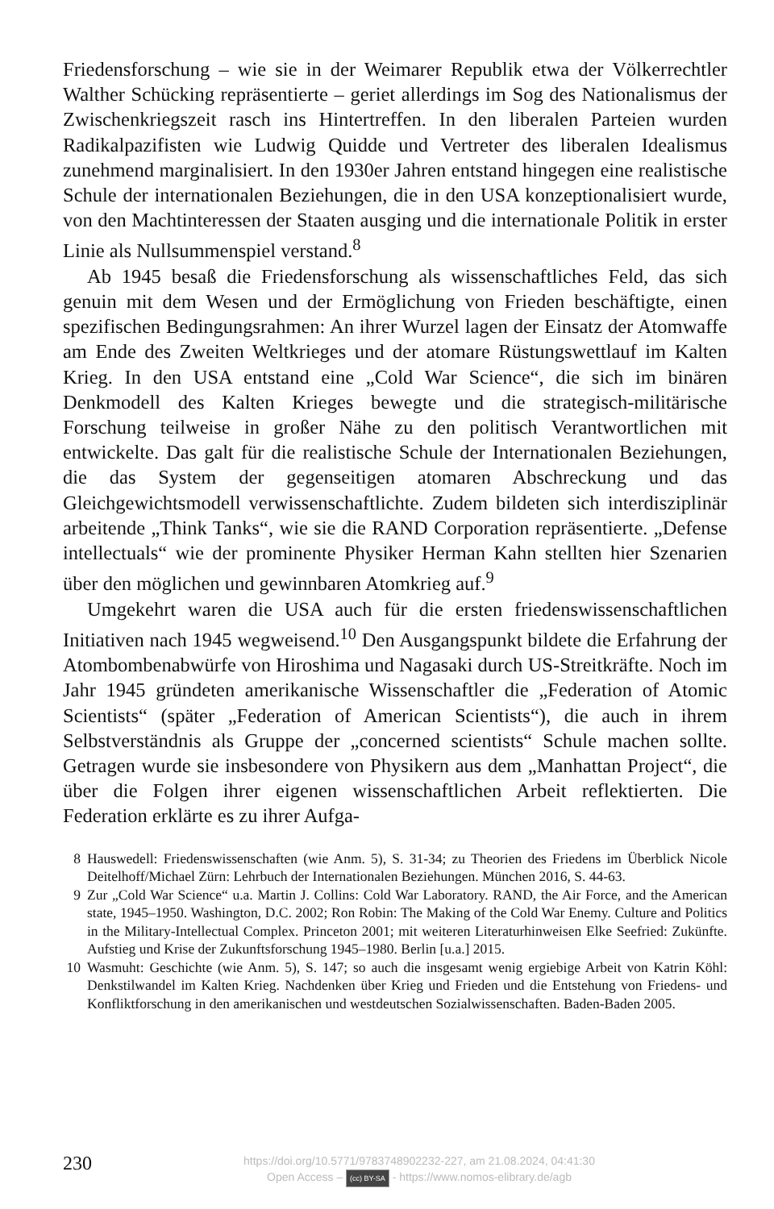Friedensforschung – wie sie in der Weimarer Republik etwa der Völkerrechtler Walther Schücking repräsentierte – geriet allerdings im Sog des Nationalismus der Zwischenkriegszeit rasch ins Hintertreffen. In den liberalen Parteien wurden Radikalpazifisten wie Ludwig Quidde und Vertreter des liberalen Idealismus zunehmend marginalisiert. In den 1930er Jahren entstand hingegen eine realistische Schule der internationalen Beziehungen, die in den USA konzeptionalisiert wurde, von den Machtinteressen der Staaten ausging und die internationale Politik in erster Linie als Nullsummenspiel verstand.<sup>8</sup>
Ab 1945 besaß die Friedensforschung als wissenschaftliches Feld, das sich genuin mit dem Wesen und der Ermöglichung von Frieden beschäftigte, einen spezifischen Bedingungsrahmen: An ihrer Wurzel lagen der Einsatz der Atomwaffe am Ende des Zweiten Weltkrieges und der atomare Rüstungswettlauf im Kalten Krieg. In den USA entstand eine „Cold War Science“, die sich im binären Denkmodell des Kalten Krieges bewegte und die strategisch-militärische Forschung teilweise in großer Nähe zu den politisch Verantwortlichen mit entwickelte. Das galt für die realistische Schule der Internationalen Beziehungen, die das System der gegenseitigen atomaren Abschreckung und das Gleichgewichtsmodell verwissenschaftlichte. Zudem bildeten sich interdisziplinär arbeitende „Think Tanks“, wie sie die RAND Corporation repräsentierte. „Defense intellectuals“ wie der prominente Physiker Herman Kahn stellten hier Szenarien über den möglichen und gewinnbaren Atomkrieg auf.<sup>9</sup>
Umgekehrt waren die USA auch für die ersten friedenswissenschaftlichen Initiativen nach 1945 wegweisend.<sup>10</sup> Den Ausgangspunkt bildete die Erfahrung der Atombombenabwürfe von Hiroshima und Nagasaki durch US-Streitkräfte. Noch im Jahr 1945 gründeten amerikanische Wissenschaftler die „Federation of Atomic Scientists“ (später „Federation of American Scientists“), die auch in ihrem Selbstverständnis als Gruppe der „concerned scientists“ Schule machen sollte. Getragen wurde sie insbesondere von Physikern aus dem „Manhattan Project“, die über die Folgen ihrer eigenen wissenschaftlichen Arbeit reflektierten. Die Federation erklärte es zu ihrer Aufga-
8 Hauswedell: Friedenswissenschaften (wie Anm. 5), S. 31-34; zu Theorien des Friedens im Überblick Nicole Deitelhoff/Michael Zürn: Lehrbuch der Internationalen Beziehungen. München 2016, S. 44-63.
9 Zur „Cold War Science“ u.a. Martin J. Collins: Cold War Laboratory. RAND, the Air Force, and the American state, 1945–1950. Washington, D.C. 2002; Ron Robin: The Making of the Cold War Enemy. Culture and Politics in the Military-Intellectual Complex. Princeton 2001; mit weiteren Literaturhinweisen Elke Seefried: Zukünfte. Aufstieg und Krise der Zukunftsforschung 1945–1980. Berlin [u.a.] 2015.
10 Wasmuht: Geschichte (wie Anm. 5), S. 147; so auch die insgesamt wenig ergiebige Arbeit von Katrin Köhl: Denkstilwandel im Kalten Krieg. Nachdenken über Krieg und Frieden und die Entstehung von Friedens- und Konfliktforschung in den amerikanischen und westdeutschen Sozialwissenschaften. Baden-Baden 2005.
230
https://doi.org/10.5771/9783748902232-227, am 21.08.2024, 04:41:30
Open Access – (cc) BY-SA - https://www.nomos-elibrary.de/agb